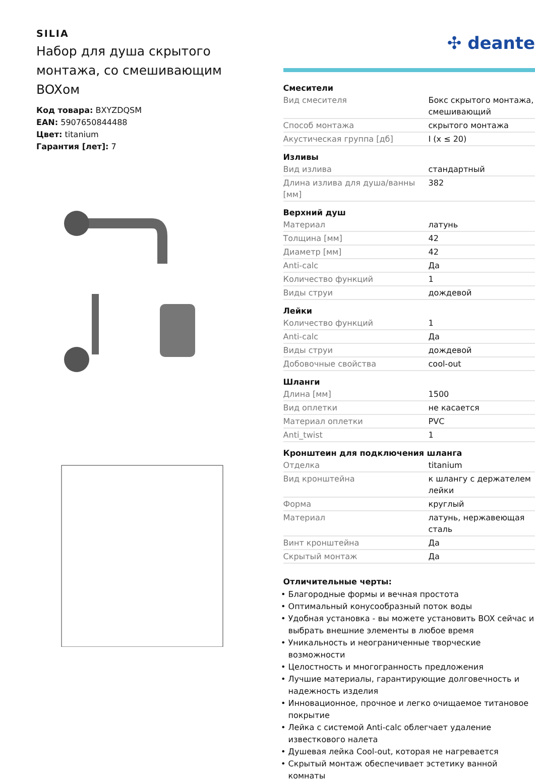SILIA
Набор для душа скрытого монтажа, со смешивающим BOXом
Код товара: BXYZDQSM
EAN: 5907650844488
Цвет: titanium
Гарантия [лет]: 7
✣ deante
Смесители
| Вид смесителя | Бокс скрытого монтажа, смешивающий |
| Способ монтажа | скрытого монтажа |
| Акустическая группа [дб] | I (x ≤ 20) |
Изливы
| Вид излива | стандартный |
| Длина излива для душа/ванны [мм] | 382 |
Верхний душ
| Материал | латунь |
| Толщина [мм] | 42 |
| Диаметр [мм] | 42 |
| Anti-calc | Да |
| Количество функций | 1 |
| Виды струи | дождевой |
Лейки
| Количество функций | 1 |
| Anti-calc | Да |
| Виды струи | дождевой |
| Добовочные свойства | cool-out |
Шланги
| Длина [мм] | 1500 |
| Вид оплетки | не касается |
| Материал оплетки | PVC |
| Anti_twist | 1 |
Кронштеин для подключения шланга
| Отделка | titanium |
| Вид кронштейна | к шлангу с держателем лейки |
| Форма | круглый |
| Материал | латунь, нержавеющая сталь |
| Винт кронштейна | Да |
| Скрытый монтаж | Да |
Отличительные черты:
Благородные формы и вечная простота
Оптимальный конусообразный поток воды
Удобная установка - вы можете установить BOX сейчас и выбрать внешние элементы в любое время
Уникальность и неограниченные творческие возможности
Целостность и многогранность предложения
Лучшие материалы, гарантирующие долговечность и надежность изделия
Инновационное, прочное и легко очищаемое титановое покрытие
Лейка с системой Anti-calc облегчает удаление известкового налета
Душевая лейка Cool-out, которая не нагревается
Скрытый монтаж обеспечивает эстетику ванной комнаты